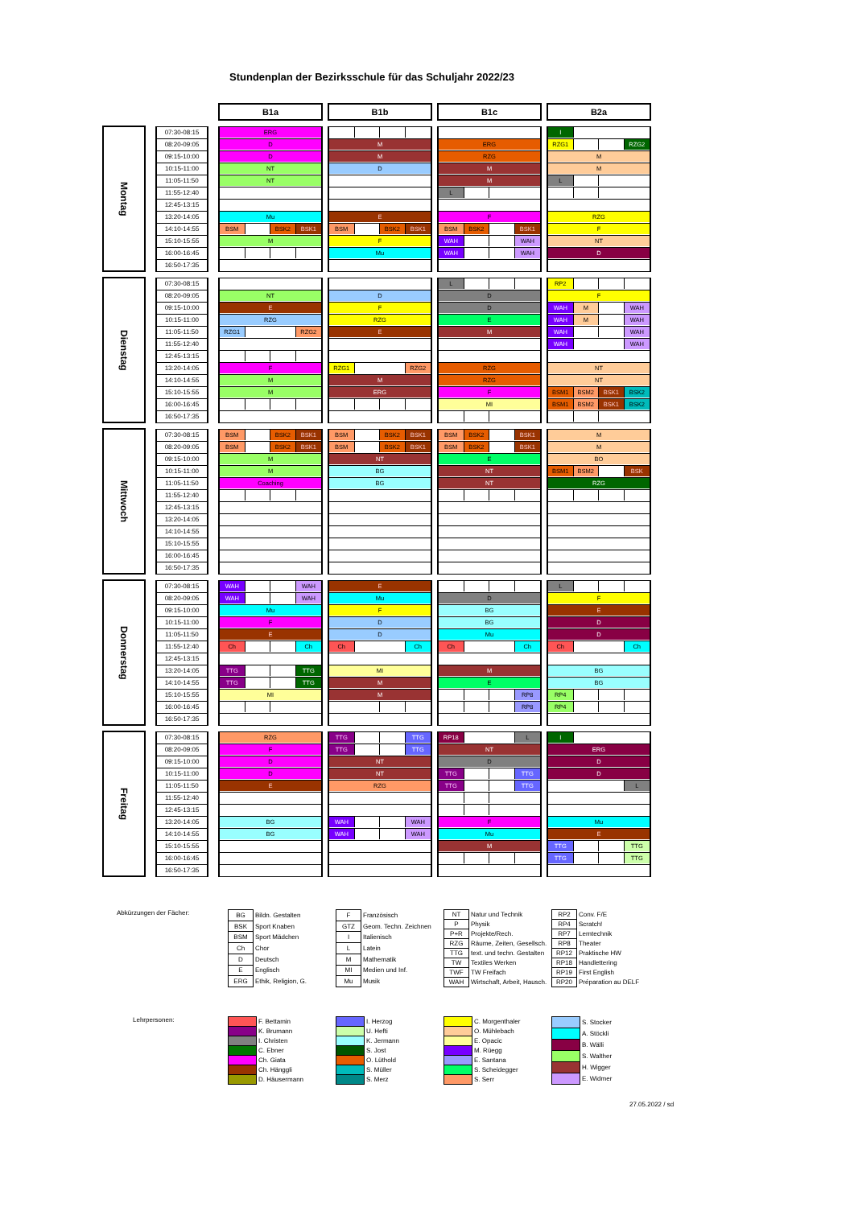Stundenplan der Bezirksschule für das Schuljahr 2022/23
| | | | | B1a | | B1b | | B1c | | B2a |
| Montag | | 07:30-08:15 | | ERG | | | | | | I |
| | | 08:20-09:05 | | D | | M | | ERG | | RZG1 RZG2 |
| | | 09:15-10:00 | | D | | M | | RZG | | M |
| | | 10:15-11:00 | | NT | | D | | M | | M |
| | | 11:05-11:50 | | NT | | | | M | | L |
| | | 11:55-12:40 | | | | | | L | | |
| | | 12:45-13:15 | | | | | | | | |
| | | 13:20-14:05 | | Mu | | E | | F | | RZG |
| | | 14:10-14:55 | | BSM BSK2 BSK1 | | BSM BSK2 BSK1 | | BSM BSK2 BSK1 | | F |
| | | 15:10-15:55 | | M | | F | | WAH WAH | | NT |
| | | 16:00-16:45 | | | | Mu | | WAH WAH | | D |
| | | 16:50-17:35 | | | | | | | | |
| Dienstag | | 07:30-08:15 | | | | | | L | | RP2 |
| | | 08:20-09:05 | | NT | | D | | D | | F |
| | | 09:15-10:00 | | E | | F | | D | | WAH M WAH |
| | | 10:15-11:00 | | RZG | | RZG | | E | | WAH M WAH |
| | | 11:05-11:50 | | RZG1 RZG2 | | E | | M | | WAH WAH |
| | | 11:55-12:40 | | | | | | | | WAH WAH |
| | | 12:45-13:15 | | | | | | | | |
| | | 13:20-14:05 | | F | | RZG1 RZG2 | | RZG | | NT |
| | | 14:10-14:55 | | M | | M | | RZG | | NT |
| | | 15:10-15:55 | | M | | ERG | | F | | BSM1 BSM2 BSK1 BSK2 |
| | | 16:00-16:45 | | | | | | MI | | BSM1 BSM2 BSK1 BSK2 |
| | | 16:50-17:35 | | | | | | | | |
| Mittwoch | | 07:30-08:15 | | BSM BSK2 BSK1 | | BSM BSK2 BSK1 | | BSM BSK2 BSK1 | | M |
| | | 08:20-09:05 | | BSM BSK2 BSK1 | | BSM BSK2 BSK1 | | BSM BSK2 BSK1 | | M |
| | | 09:15-10:00 | | M | | NT | | E | | BO |
| | | 10:15-11:00 | | M | | BG | | NT | | BSM1 BSM2 BSK |
| | | 11:05-11:50 | | Coaching | | BG | | NT | | RZG |
| | | 11:55-12:40 | | | | | | | | |
| | | 12:45-13:15 | | | | | | | | |
| | | 13:20-14:05 | | | | | | | | |
| | | 14:10-14:55 | | | | | | | | |
| | | 15:10-15:55 | | | | | | | | |
| | | 16:00-16:45 | | | | | | | | |
| | | 16:50-17:35 | | | | | | | | |
| Donnerstag | | 07:30-08:15 | | WAH WAH | | E | | | | L |
| | | 08:20-09:05 | | WAH WAH | | Mu | | D | | F |
| | | 09:15-10:00 | | Mu | | F | | BG | | E |
| | | 10:15-11:00 | | F | | D | | BG | | D |
| | | 11:05-11:50 | | E | | D | | Mu | | D |
| | | 11:55-12:40 | | Ch Ch | | Ch Ch | | Ch Ch | | Ch Ch |
| | | 12:45-13:15 | | | | | | | | |
| | | 13:20-14:05 | | TTG TTG | | MI | | M | | BG |
| | | 14:10-14:55 | | TTG TTG | | M | | E | | BG |
| | | 15:10-15:55 | | MI | | M | | RP8 | | RP4 |
| | | 16:00-16:45 | | | | | | RP8 | | RP4 |
| | | 16:50-17:35 | | | | | | | | |
| Freitag | | 07:30-08:15 | | RZG | | TTG TTG | | RP18 L | | I |
| | | 08:20-09:05 | | F | | TTG TTG | | NT | | ERG |
| | | 09:15-10:00 | | D | | NT | | D | | D |
| | | 10:15-11:00 | | D | | NT | | TTG TTG | | D |
| | | 11:05-11:50 | | E | | RZG | | TTG TTG | | L |
| | | 11:55-12:40 | | | | | | | | |
| | | 12:45-13:15 | | | | | | | | |
| | | 13:20-14:05 | | BG | | WAH WAH | | F | | Mu |
| | | 14:10-14:55 | | BG | | WAH WAH | | Mu | | E |
| | | 15:10-15:55 | | | | | | M | | TTG TTG |
| | | 16:00-16:45 | | | | | | | | TTG TTG |
| | | 16:50-17:35 | | | | | | | | |
Abkürzungen der Fächer:
| BG | Bildn. Gestalten |
| BSK | Sport Knaben |
| BSM | Sport Mädchen |
| Ch | Chor |
| D | Deutsch |
| E | Englisch |
| ERG | Ethik, Religion, G. |
| F | Französisch |
| GTZ | Geom. Techn. Zeichnen |
| I | Italienisch |
| L | Latein |
| M | Mathematik |
| MI | Medien und Inf. |
| Mu | Musik |
| NT | Natur und Technik |
| P | Physik |
| P+R | Projekte/Rech. |
| RZG | Räume, Zeiten, Gesellsch. |
| TTG | text. und techn. Gestalten |
| TW | Textiles Werken |
| TWF | TW Freifach |
| WAH | Wirtschaft, Arbeit, Hausch. |
| RP2 | Conv. F/E |
| RP4 | Scratch! |
| RP7 | Lerntechnik |
| RP8 | Theater |
| RP12 | Praktische HW |
| RP18 | Handlettering |
| RP19 | First English |
| RP20 | Préparation au DELF |
Lehrpersonen:
| | F. Bettamin |
| | K. Brumann |
| | I. Christen |
| | C. Ebner |
| | Ch. Giata |
| | Ch. Hänggli |
| | D. Häusermann |
| | I. Herzog |
| | U. Hefti |
| | K. Jermann |
| | S. Jost |
| | O. Lüthold |
| | S. Müller |
| | S. Merz |
| | C. Morgenthaler |
| | O. Mühlebach |
| | E. Opacic |
| | M. Rüegg |
| | E. Santana |
| | S. Scheidegger |
| | S. Serr |
| | S. Stocker |
| | A. Stöckli |
| | B. Wälli |
| | S. Walther |
| | H. Wigger |
| | E. Widmer |
27.05.2022 / sd